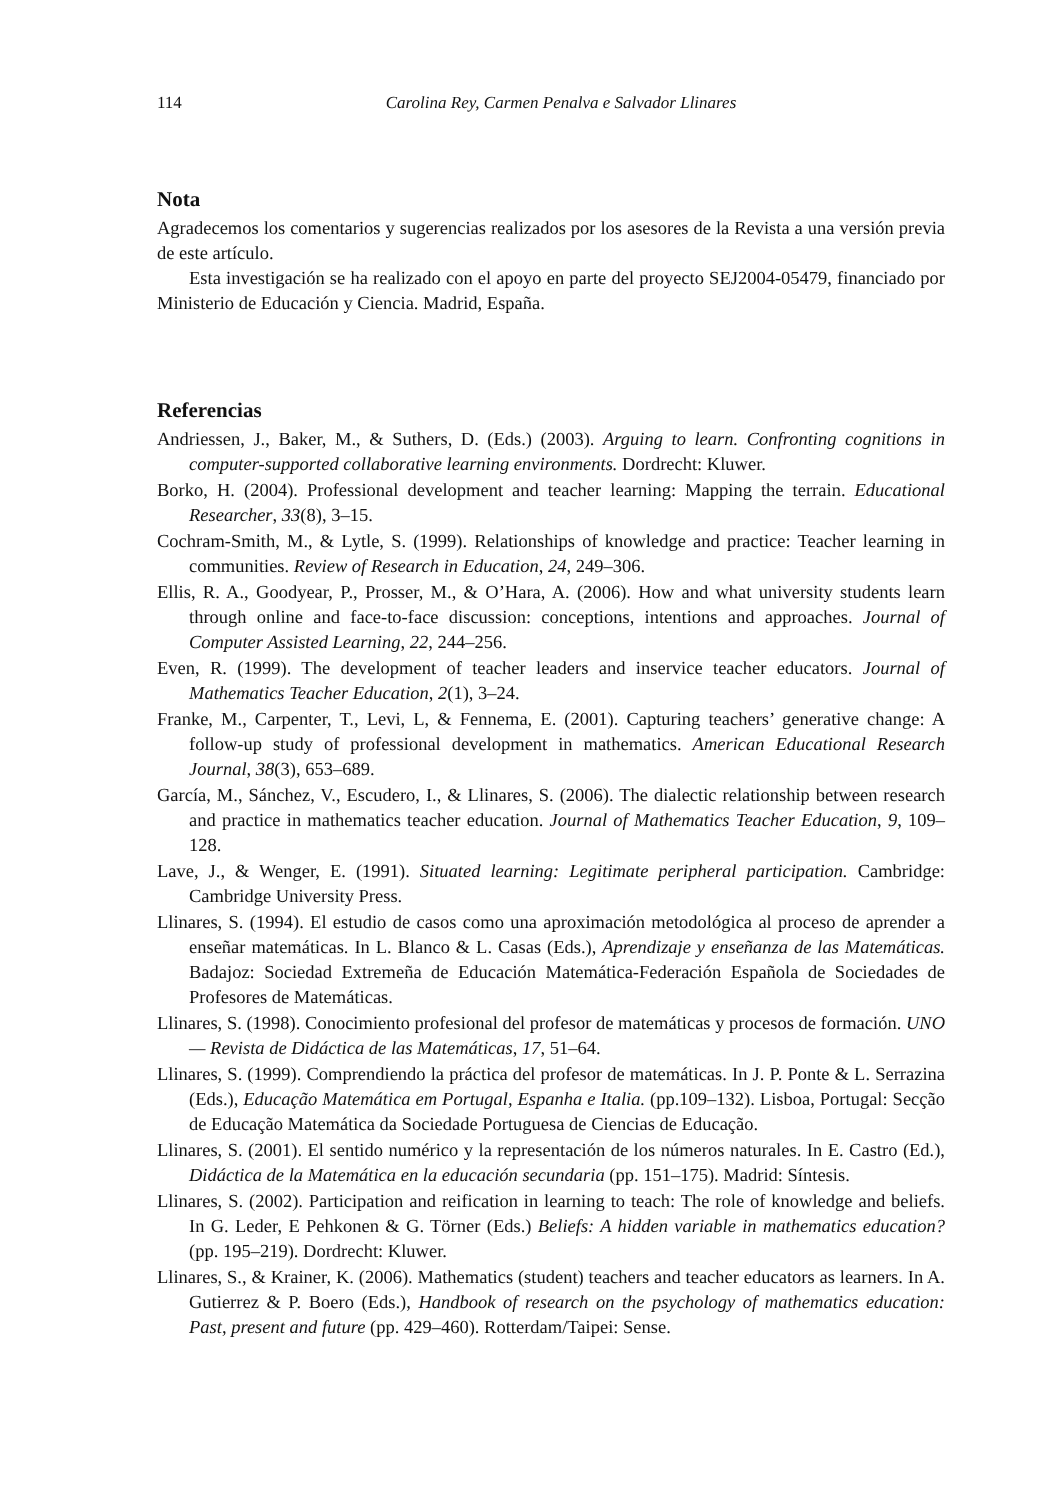114 Carolina Rey, Carmen Penalva e Salvador Llinares
Nota
Agradecemos los comentarios y sugerencias realizados por los asesores de la Revista a una versión previa de este artículo.
Esta investigación se ha realizado con el apoyo en parte del proyecto SEJ2004-05479, financiado por Ministerio de Educación y Ciencia. Madrid, España.
Referencias
Andriessen, J., Baker, M., & Suthers, D. (Eds.) (2003). Arguing to learn. Confronting cognitions in computer-supported collaborative learning environments. Dordrecht: Kluwer.
Borko, H. (2004). Professional development and teacher learning: Mapping the terrain. Educational Researcher, 33(8), 3–15.
Cochram-Smith, M., & Lytle, S. (1999). Relationships of knowledge and practice: Teacher learning in communities. Review of Research in Education, 24, 249–306.
Ellis, R. A., Goodyear, P., Prosser, M., & O’Hara, A. (2006). How and what university students learn through online and face-to-face discussion: conceptions, intentions and approaches. Journal of Computer Assisted Learning, 22, 244–256.
Even, R. (1999). The development of teacher leaders and inservice teacher educators. Journal of Mathematics Teacher Education, 2(1), 3–24.
Franke, M., Carpenter, T., Levi, L, & Fennema, E. (2001). Capturing teachers’ generative change: A follow-up study of professional development in mathematics. American Educational Research Journal, 38(3), 653–689.
García, M., Sánchez, V., Escudero, I., & Llinares, S. (2006). The dialectic relationship between research and practice in mathematics teacher education. Journal of Mathematics Teacher Education, 9, 109–128.
Lave, J., & Wenger, E. (1991). Situated learning: Legitimate peripheral participation. Cambridge: Cambridge University Press.
Llinares, S. (1994). El estudio de casos como una aproximación metodológica al proceso de aprender a enseñar matemáticas. In L. Blanco & L. Casas (Eds.), Aprendizaje y enseñanza de las Matemáticas. Badajoz: Sociedad Extremeña de Educación Matemática-Federación Española de Sociedades de Profesores de Matemáticas.
Llinares, S. (1998). Conocimiento profesional del profesor de matemáticas y procesos de formación. UNO — Revista de Didáctica de las Matemáticas, 17, 51–64.
Llinares, S. (1999). Comprendiendo la práctica del profesor de matemáticas. In J. P. Ponte & L. Serrazina (Eds.), Educação Matemática em Portugal, Espanha e Italia. (pp.109–132). Lisboa, Portugal: Secção de Educação Matemática da Sociedade Portuguesa de Ciencias de Educação.
Llinares, S. (2001). El sentido numérico y la representación de los números naturales. In E. Castro (Ed.), Didáctica de la Matemática en la educación secundaria (pp. 151–175). Madrid: Síntesis.
Llinares, S. (2002). Participation and reification in learning to teach: The role of knowledge and beliefs. In G. Leder, E Pehkonen & G. Törner (Eds.) Beliefs: A hidden variable in mathematics education? (pp. 195–219). Dordrecht: Kluwer.
Llinares, S., & Krainer, K. (2006). Mathematics (student) teachers and teacher educators as learners. In A. Gutierrez & P. Boero (Eds.), Handbook of research on the psychology of mathematics education: Past, present and future (pp. 429–460). Rotterdam/Taipei: Sense.